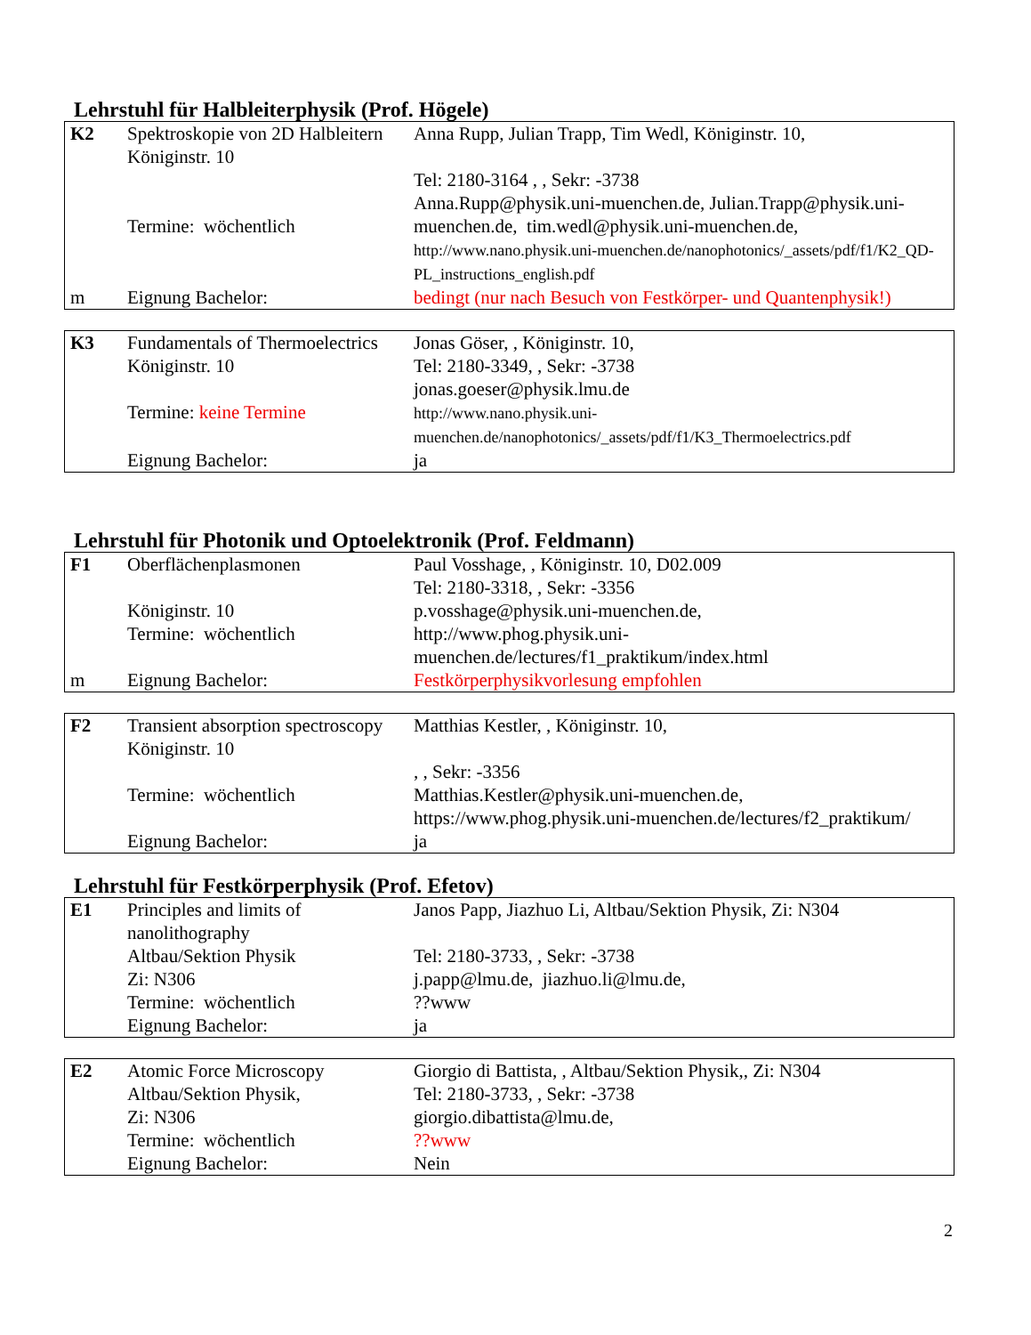Lehrstuhl für Halbleiterphysik (Prof. Högele)
| K2 | Spektroskopie von 2D Halbleitern Königinstr. 10 Termine: wöchentlich | Anna Rupp, Julian Trapp, Tim Wedl, Königinstr. 10, Tel: 2180-3164 , , Sekr: -3738 Anna.Rupp@physik.uni-muenchen.de, Julian.Trapp@physik.uni-muenchen.de, tim.wedl@physik.uni-muenchen.de, http://www.nano.physik.uni-muenchen.de/nanophotonics/_assets/pdf/f1/K2_QD-PL_instructions_english.pdf |
| m | Eignung Bachelor: | bedingt (nur nach Besuch von Festkörper- und Quantenphysik!) |
| K3 | Fundamentals of Thermoelectrics Königinstr. 10 Termine: keine Termine | Jonas Göser, , Königinstr. 10, Tel: 2180-3349, , Sekr: -3738 jonas.goeser@physik.lmu.de http://www.nano.physik.uni-muenchen.de/nanophotonics/_assets/pdf/f1/K3_Thermoelectrics.pdf |
| | Eignung Bachelor: | ja |
Lehrstuhl für Photonik und Optoelektronik (Prof. Feldmann)
| F1 | Oberflächenplasmonen Königinstr. 10 Termine: wöchentlich | Paul Vosshage, , Königinstr. 10, D02.009 Tel: 2180-3318, , Sekr: -3356 p.vosshage@physik.uni-muenchen.de, http://www.phog.physik.uni-muenchen.de/lectures/f1_praktikum/index.html |
| m | Eignung Bachelor: | Festkörperphysikvorlesung empfohlen |
| F2 | Transient absorption spectroscopy Königinstr. 10 Termine: wöchentlich | Matthias Kestler, , Königinstr. 10, , , Sekr: -3356 Matthias.Kestler@physik.uni-muenchen.de, https://www.phog.physik.uni-muenchen.de/lectures/f2_praktikum/ |
| | Eignung Bachelor: | ja |
Lehrstuhl für Festkörperphysik (Prof. Efetov)
| E1 | Principles and limits of nanolithography Altbau/Sektion Physik Zi: N306 Termine: wöchentlich Eignung Bachelor: | Janos Papp, Jiazhuo Li, Altbau/Sektion Physik, Zi: N304 Tel: 2180-3733, , Sekr: -3738 j.papp@lmu.de, jiazhuo.li@lmu.de, ??www ja |
| E2 | Atomic Force Microscopy Altbau/Sektion Physik, Zi: N306 Termine: wöchentlich Eignung Bachelor: | Giorgio di Battista, , Altbau/Sektion Physik,, Zi: N304 Tel: 2180-3733, , Sekr: -3738 giorgio.dibattista@lmu.de, ??www Nein |
2